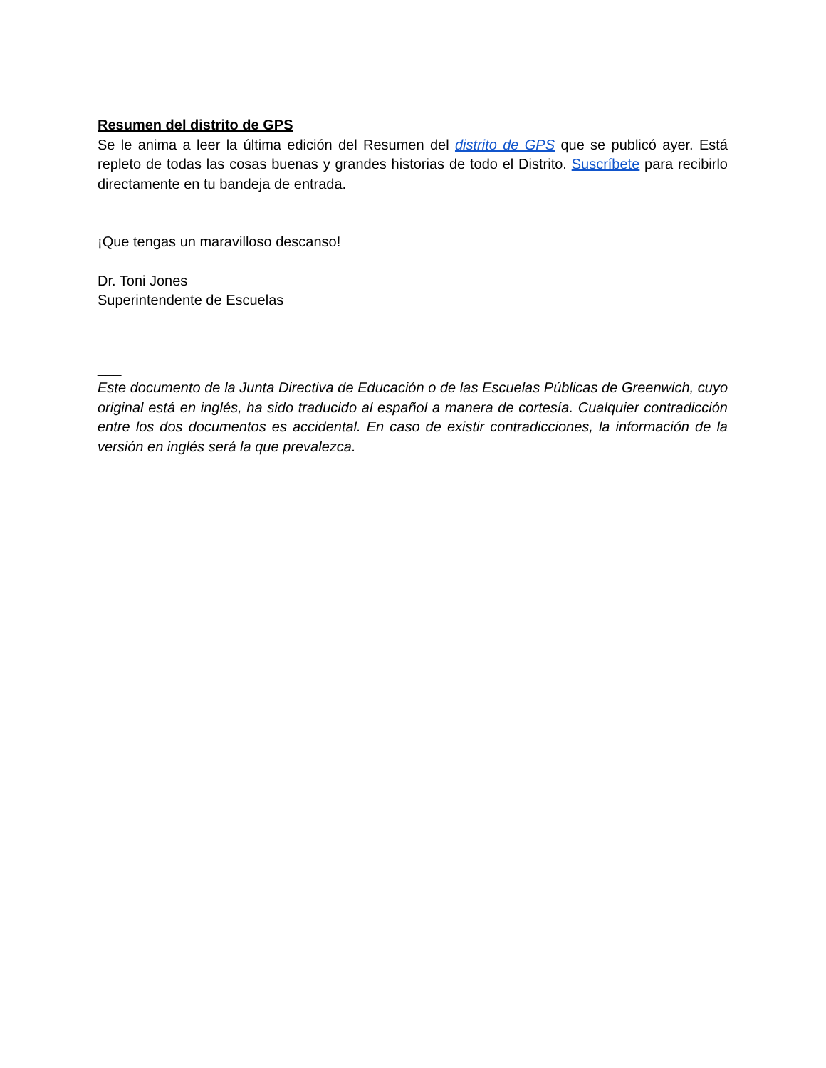Resumen del distrito de GPS
Se le anima a leer la última edición del Resumen del distrito de GPS que se publicó ayer. Está repleto de todas las cosas buenas y grandes historias de todo el Distrito. Suscríbete para recibirlo directamente en tu bandeja de entrada.
¡Que tengas un maravilloso descanso!
Dr. Toni Jones
Superintendente de Escuelas
___
Este documento de la Junta Directiva de Educación o de las Escuelas Públicas de Greenwich, cuyo original está en inglés, ha sido traducido al español a manera de cortesía. Cualquier contradicción entre los dos documentos es accidental. En caso de existir contradicciones, la información de la versión en inglés será la que prevalezca.